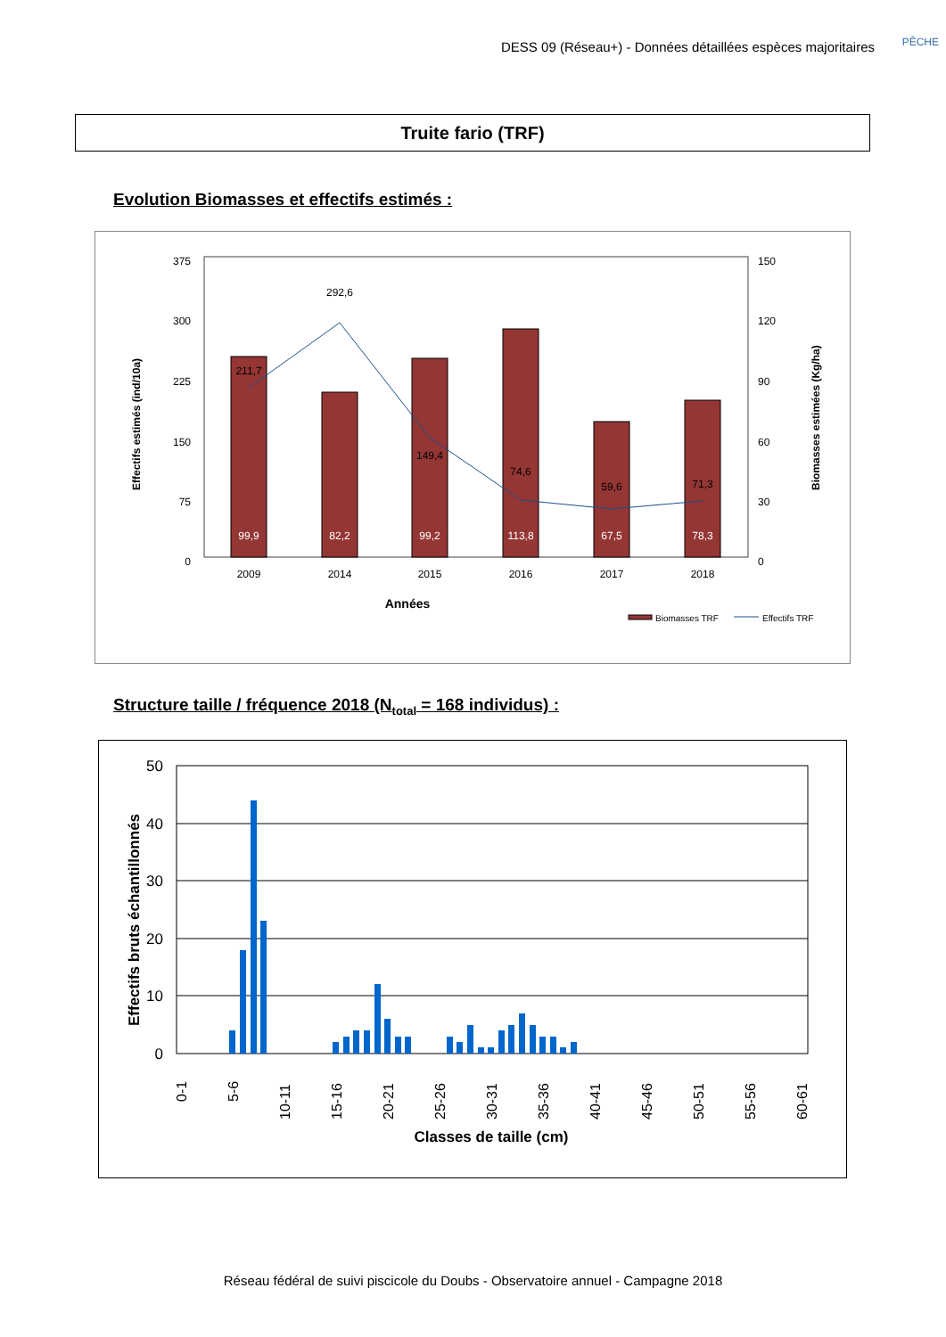DESS 09 (Réseau+) - Données détaillées espèces majoritaires
PÊCHE
Truite fario (TRF)
Evolution Biomasses et effectifs estimés :
375
300
225
150
75
0
150
120
90
60
30
0
211,7
292,6
149,4
74,6
59,6
71,3
2009
2014
2015
2016
2017
2018
Années
99,9
82,2
99,2
113,8
67,5
78,3
Effectifs estimés (ind/10a)
Biomasses estimées (Kg/ha)
Biomasses TRF
Effectifs TRF
Structure taille / fréquence 2018 (N<sub>total</sub> = 168 individus) :
50
40
30
20
10
0
0-1
5-6
10-11
15-16
20-21
25-26
30-31
35-36
40-41
45-46
50-51
55-56
60-61
Classes de taille (cm)
Effectifs bruts échantillonnés
Réseau fédéral de suivi piscicole du Doubs - Observatoire annuel - Campagne 2018